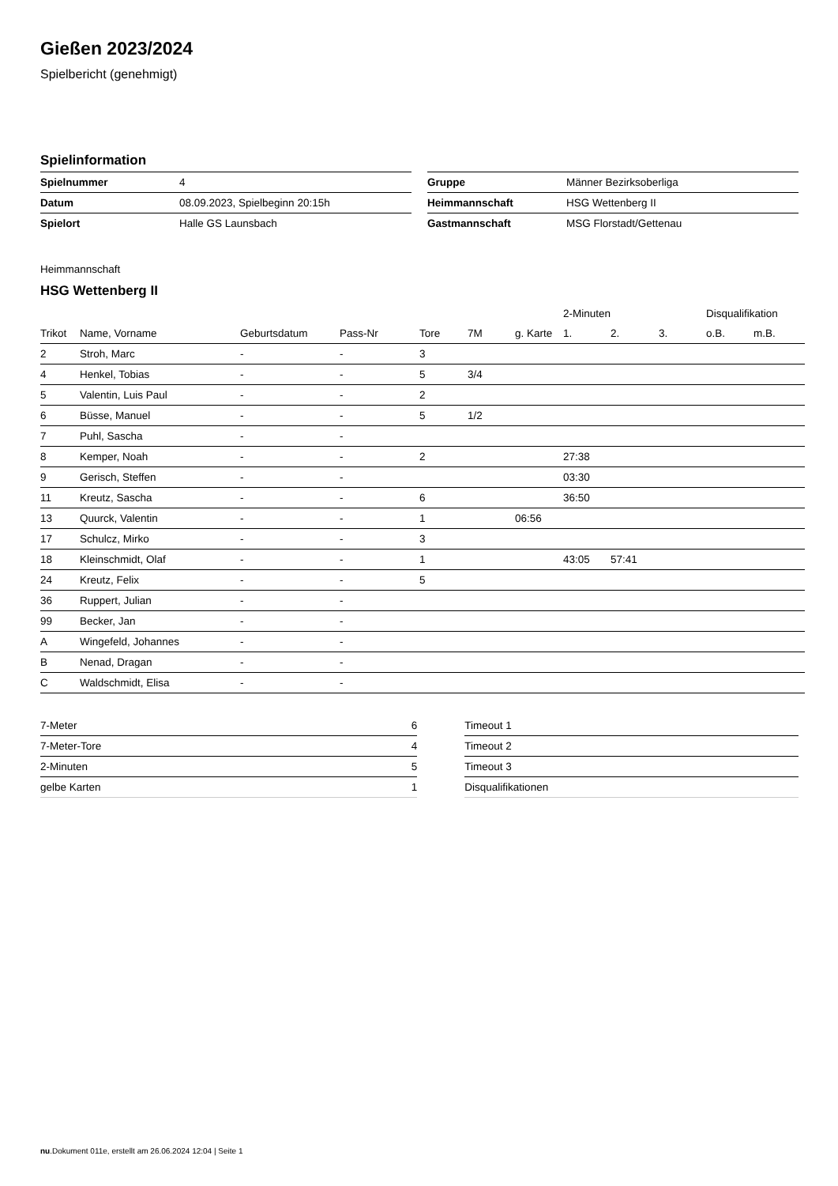Gießen 2023/2024
Spielbericht (genehmigt)
Spielinformation
| Spielnummer | 4 |
| Datum | 08.09.2023, Spielbeginn 20:15h |
| Spielort | Halle GS Launsbach |
| Gruppe | Männer Bezirksoberliga |
| Heimmannschaft | HSG Wettenberg II |
| Gastmannschaft | MSG Florstadt/Gettenau |
Heimmannschaft
HSG Wettenberg II
| | | | | | | | 2-Minuten | | | Disqualifikation | |
| --- | --- | --- | --- | --- | --- | --- | --- | --- | --- | --- | --- |
| Trikot | Name, Vorname | Geburtsdatum | Pass-Nr | Tore | 7M | g. Karte | 1. | 2. | 3. | o.B. | m.B. |
| 2 | Stroh, Marc | - | - | 3 | | | | | | | |
| 4 | Henkel, Tobias | - | - | 5 | 3/4 | | | | | | |
| 5 | Valentin, Luis Paul | - | - | 2 | | | | | | | |
| 6 | Büsse, Manuel | - | - | 5 | 1/2 | | | | | | |
| 7 | Puhl, Sascha | - | - | | | | | | | | |
| 8 | Kemper, Noah | - | - | 2 | | | 27:38 | | | | |
| 9 | Gerisch, Steffen | - | - | | | | 03:30 | | | | |
| 11 | Kreutz, Sascha | - | - | 6 | | | 36:50 | | | | |
| 13 | Quurck, Valentin | - | - | 1 | | 06:56 | | | | | |
| 17 | Schulcz, Mirko | - | - | 3 | | | | | | | |
| 18 | Kleinschmidt, Olaf | - | - | 1 | | | 43:05 | 57:41 | | | |
| 24 | Kreutz, Felix | - | - | 5 | | | | | | | |
| 36 | Ruppert, Julian | - | - | | | | | | | | |
| 99 | Becker, Jan | - | - | | | | | | | | |
| A | Wingefeld, Johannes | - | - | | | | | | | | |
| B | Nenad, Dragan | - | - | | | | | | | | |
| C | Waldschmidt, Elisa | - | - | | | | | | | | |
| 7-Meter | 6 |
| 7-Meter-Tore | 4 |
| 2-Minuten | 5 |
| gelbe Karten | 1 |
| Timeout 1 |
| Timeout 2 |
| Timeout 3 |
| Disqualifikationen |
nu.Dokument 011e, erstellt am 26.06.2024 12:04 | Seite 1